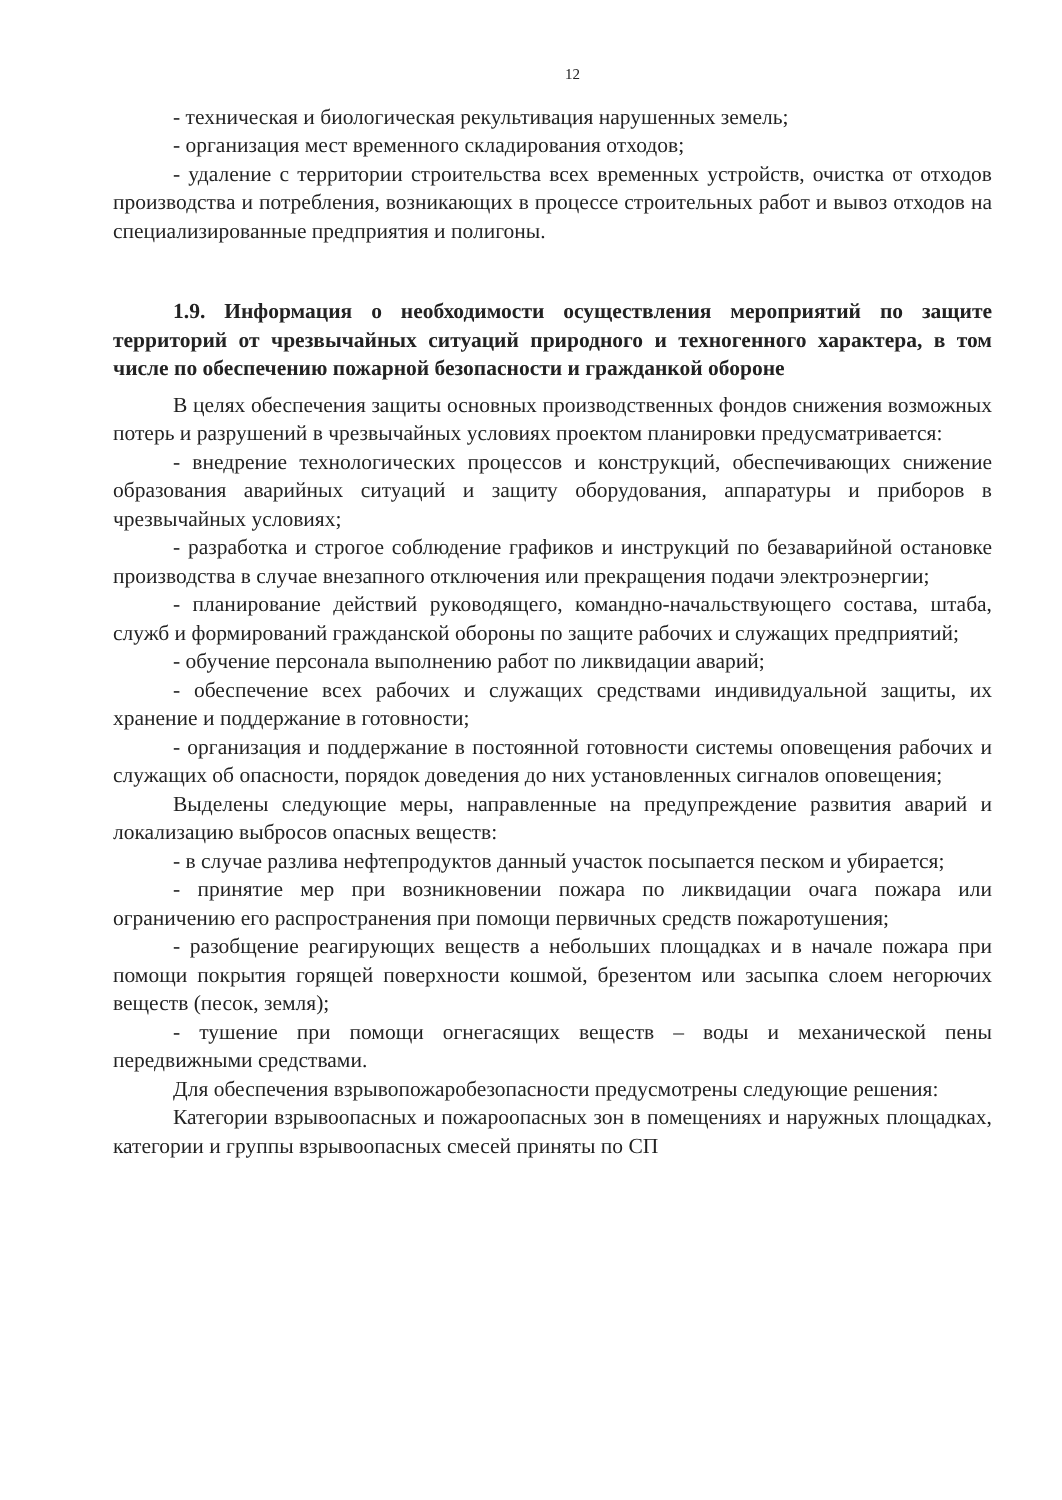12
- техническая и биологическая рекультивация нарушенных земель;
- организация мест временного складирования отходов;
- удаление с территории строительства всех временных устройств, очистка от отходов производства и потребления, возникающих в процессе строительных работ и вывоз отходов на специализированные предприятия и полигоны.
1.9. Информация о необходимости осуществления мероприятий по защите территорий от чрезвычайных ситуаций природного и техногенного характера, в том числе по обеспечению пожарной безопасности и гражданкой обороне
В целях обеспечения защиты основных производственных фондов снижения возможных потерь и разрушений в чрезвычайных условиях проектом планировки предусматривается:
- внедрение технологических процессов и конструкций, обеспечивающих снижение образования аварийных ситуаций и защиту оборудования, аппаратуры и приборов в чрезвычайных условиях;
- разработка и строгое соблюдение графиков и инструкций по безаварийной остановке производства в случае внезапного отключения или прекращения подачи электроэнергии;
- планирование действий руководящего, командно-начальствующего состава, штаба, служб и формирований гражданской обороны по защите рабочих и служащих предприятий;
- обучение персонала выполнению работ по ликвидации аварий;
- обеспечение всех рабочих и служащих средствами индивидуальной защиты, их хранение и поддержание в готовности;
- организация и поддержание в постоянной готовности системы оповещения рабочих и служащих об опасности, порядок доведения до них установленных сигналов оповещения;
Выделены следующие меры, направленные на предупреждение развития аварий и локализацию выбросов опасных веществ:
- в случае разлива нефтепродуктов данный участок посыпается песком и убирается;
- принятие мер при возникновении пожара по ликвидации очага пожара или ограничению его распространения при помощи первичных средств пожаротушения;
- разобщение реагирующих веществ а небольших площадках и в начале пожара при помощи покрытия горящей поверхности кошмой, брезентом или засыпка слоем негорючих веществ (песок, земля);
- тушение при помощи огнегасящих веществ – воды и механической пены передвижными средствами.
Для обеспечения взрывопожаробезопасности предусмотрены следующие решения:
Категории взрывоопасных и пожароопасных зон в помещениях и наружных площадках, категории и группы взрывоопасных смесей приняты по СП